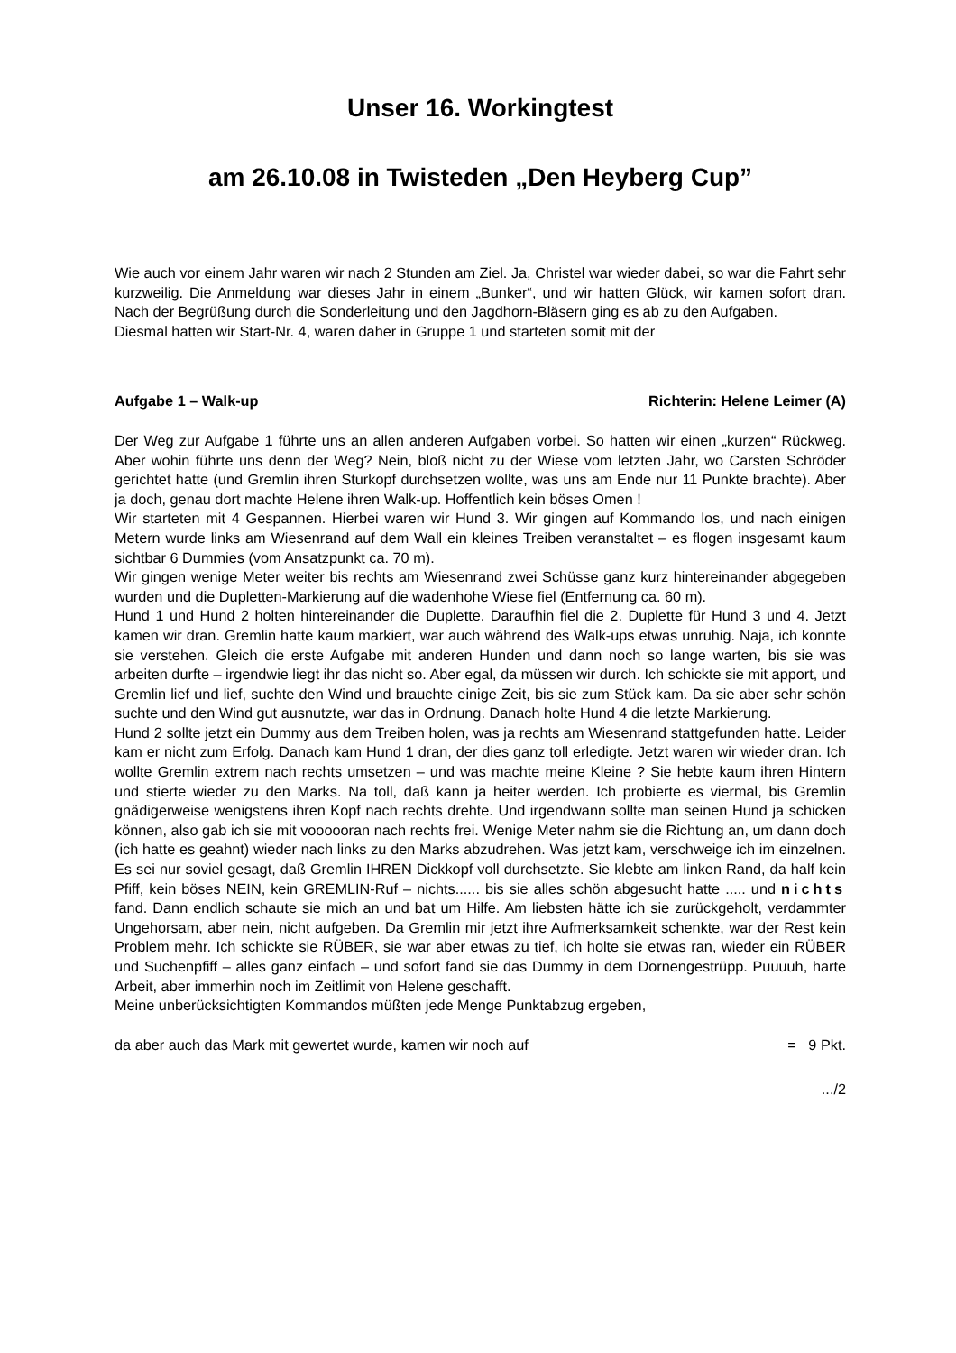Unser 16. Workingtest
am 26.10.08 in Twisteden „Den Heyberg Cup”
Wie auch vor einem Jahr waren wir nach 2 Stunden am Ziel. Ja, Christel war wieder dabei, so war die Fahrt sehr kurzweilig. Die Anmeldung war dieses Jahr in einem „Bunker“, und wir hatten Glück, wir kamen sofort dran. Nach der Begrüßung durch die Sonderleitung und den Jagdhorn-Bläsern ging es ab zu den Aufgaben.
Diesmal hatten wir Start-Nr. 4, waren daher in Gruppe 1 und starteten somit mit der
Aufgabe 1 – Walk-up Richterin: Helene Leimer (A)
Der Weg zur Aufgabe 1 führte uns an allen anderen Aufgaben vorbei. So hatten wir einen „kurzen“ Rückweg. Aber wohin führte uns denn der Weg? Nein, bloß nicht zu der Wiese vom letzten Jahr, wo Carsten Schröder gerichtet hatte (und Gremlin ihren Sturkopf durchsetzen wollte, was uns am Ende nur 11 Punkte brachte). Aber ja doch, genau dort machte Helene ihren Walk-up. Hoffentlich kein böses Omen !
Wir starteten mit 4 Gespannen. Hierbei waren wir Hund 3. Wir gingen auf Kommando los, und nach einigen Metern wurde links am Wiesenrand auf dem Wall ein kleines Treiben veranstaltet – es flogen insgesamt kaum sichtbar 6 Dummies (vom Ansatzpunkt ca. 70 m).
Wir gingen wenige Meter weiter bis rechts am Wiesenrand zwei Schüsse ganz kurz hintereinander abgegeben wurden und die Dupletten-Markierung auf die wadenhohe Wiese fiel (Entfernung ca. 60 m).
Hund 1 und Hund 2 holten hintereinander die Duplette. Daraufhin fiel die 2. Duplette für Hund 3 und 4. Jetzt kamen wir dran. Gremlin hatte kaum markiert, war auch während des Walk-ups etwas unruhig. Naja, ich konnte sie verstehen. Gleich die erste Aufgabe mit anderen Hunden und dann noch so lange warten, bis sie was arbeiten durfte – irgendwie liegt ihr das nicht so. Aber egal, da müssen wir durch. Ich schickte sie mit apport, und Gremlin lief und lief, suchte den Wind und brauchte einige Zeit, bis sie zum Stück kam. Da sie aber sehr schön suchte und den Wind gut ausnutzte, war das in Ordnung. Danach holte Hund 4 die letzte Markierung.
Hund 2 sollte jetzt ein Dummy aus dem Treiben holen, was ja rechts am Wiesenrand stattgefunden hatte. Leider kam er nicht zum Erfolg. Danach kam Hund 1 dran, der dies ganz toll erledigte. Jetzt waren wir wieder dran. Ich wollte Gremlin extrem nach rechts umsetzen – und was machte meine Kleine ? Sie hebte kaum ihren Hintern und stierte wieder zu den Marks. Na toll, daß kann ja heiter werden. Ich probierte es viermal, bis Gremlin gnädigerweise wenigstens ihren Kopf nach rechts drehte. Und irgendwann sollte man seinen Hund ja schicken können, also gab ich sie mit voooooran nach rechts frei. Wenige Meter nahm sie die Richtung an, um dann doch (ich hatte es geahnt) wieder nach links zu den Marks abzudrehen. Was jetzt kam, verschweige ich im einzelnen. Es sei nur soviel gesagt, daß Gremlin IHREN Dickkopf voll durchsetzte. Sie klebte am linken Rand, da half kein Pfiff, kein böses NEIN, kein GREMLIN-Ruf – nichts...... bis sie alles schön abgesucht hatte ..... und nichts fand. Dann endlich schaute sie mich an und bat um Hilfe. Am liebsten hätte ich sie zurückgeholt, verdammter Ungehorsam, aber nein, nicht aufgeben. Da Gremlin mir jetzt ihre Aufmerksamkeit schenkte, war der Rest kein Problem mehr. Ich schickte sie RÜBER, sie war aber etwas zu tief, ich holte sie etwas ran, wieder ein RÜBER und Suchenpfiff – alles ganz einfach – und sofort fand sie das Dummy in dem Dornengestrüpp. Puuuuh, harte Arbeit, aber immerhin noch im Zeitlimit von Helene geschafft.
Meine unberücksichtigten Kommandos müßten jede Menge Punktabzug ergeben,
da aber auch das Mark mit gewertet wurde, kamen wir noch auf = 9 Pkt.
.../2